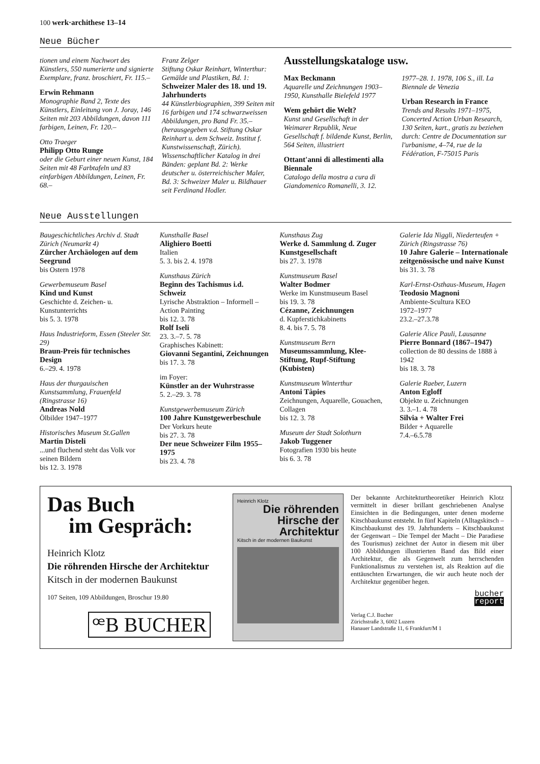100 werk·archithese 13–14
Neue Bücher
tionen und einem Nachwort des Künstlers, 550 numerierte und signierte Exemplare, franz. broschiert, Fr. 115.–
Erwin Rehmann
Monographie Band 2, Texte des Künstlers, Einleitung von J. Joray, 146 Seiten mit 203 Abbildungen, davon 111 farbigen, Leinen, Fr. 120.–
Otto Traeger
Philipp Otto Runge
oder die Geburt einer neuen Kunst, 184 Seiten mit 48 Farbtafeln und 83 einfarbigen Abbildungen, Leinen, Fr. 68.–
Franz Zelger
Stiftung Oskar Reinhart, Winterthur: Gemälde und Plastiken, Bd. 1:
Schweizer Maler des 18. und 19. Jahrhunderts
44 Künstlerbiographien, 399 Seiten mit 16 farbigen und 174 schwarzweissen Abbildungen, pro Band Fr. 35.– (herausgegeben v.d. Stiftung Oskar Reinhart u. dem Schweiz. Institut f. Kunstwissenschaft, Zürich). Wissenschaftlicher Katalog in drei Bänden: geplant Bd. 2: Werke deutscher u. österreichischer Maler, Bd. 3: Schweizer Maler u. Bildhauer seit Ferdinand Hodler.
Ausstellungskataloge usw.
Max Beckmann
Aquarelle und Zeichnungen 1903–1950, Kunsthalle Bielefeld 1977
Wem gehört die Welt?
Kunst und Gesellschaft in der Weimarer Republik, Neue Gesellschaft f. bildende Kunst, Berlin, 564 Seiten, illustriert
Ottant'anni di allestimenti alla Biennale
Catalogo della mostra a cura di Giandomenico Romanelli, 3. 12.
1977–28. 1. 1978, 106 S., ill. La Biennale de Venezia
Urban Research in France
Trends and Results 1971–1975, Concerted Action Urban Research, 130 Seiten, kart., gratis zu beziehen durch: Centre de Documentation sur l'urbanisme, 4–74, rue de la Fédération, F-75015 Paris
Neue Ausstellungen
Baugeschichtliches Archiv d. Stadt Zürich (Neumarkt 4)
Zürcher Archäologen auf dem Seegrund
bis Ostern 1978
Gewerbemuseum Basel
Kind und Kunst
Geschichte d. Zeichen- u. Kunstunterrichts
bis 5. 3. 1978
Haus Industrieform, Essen (Steeler Str. 29)
Braun-Preis für technisches Design
6.–29. 4. 1978
Haus der thurgauischen Kunstsammlung, Frauenfeld (Ringstrasse 16)
Andreas Nold
Ölbilder 1947–1977
Historisches Museum St.Gallen
Martin Disteli...und fluchend steht das Volk vor seinen Bildern
bis 12. 3. 1978
Kunsthalle Basel
Alighiero Boetti
Italien
5. 3. bis 2. 4. 1978
Kunsthaus Zürich
Beginn des Tachismus i.d. Schweiz
Lyrische Abstraktion – Informell – Action Painting
bis 12. 3. 78
Rolf Iseli
23. 3.–7. 5. 78
Graphisches Kabinett:
Giovanni Segantini, Zeichnungen
bis 17. 3. 78
im Foyer:
Künstler an der Wuhrstrasse
5. 2.–29. 3. 78
Kunstgewerbemuseum Zürich
100 Jahre Kunstgewerbeschule
Der Vorkurs heute
bis 27. 3. 78
Der neue Schweizer Film 1955–1975
bis 23. 4. 78
Kunsthaus Zug
Werke d. Sammlung d. Zuger Kunstgesellschaft
bis 27. 3. 1978
Kunstmuseum Basel
Walter Bodmer
Werke im Kunstmuseum Basel
bis 19. 3. 78
Cézanne, Zeichnungen
d. Kupferstichkabinetts
8. 4. bis 7. 5. 78
Kunstmuseum Bern
Museumssammlung, Klee-Stiftung, Rupf-Stiftung (Kubisten)
Kunstmuseum Winterthur
Antoni Tàpies
Zeichnungen, Aquarelle, Gouachen, Collagen
bis 12. 3. 78
Museum der Stadt Solothurn
Jakob Tuggener
Fotografien 1930 bis heute
bis 6. 3. 78
Galerie Ida Niggli, Niederteufen + Zürich (Ringstrasse 76)
10 Jahre Galerie – Internationale zeitgenössische und naive Kunst
bis 31. 3. 78
Karl-Ernst-Osthaus-Museum, Hagen
Teodosio Magnoni
Ambiente-Scultura KEO
1972–1977
23.2.–27.3.78
Galerie Alice Pauli, Lausanne
Pierre Bonnard (1867–1947)
collection de 80 dessins de 1888 à 1942
bis 18. 3. 78
Galerie Raeber, Luzern
Anton Egloff
Objekte u. Zeichnungen
3. 3.–1. 4. 78
Silvia + Walter Frei
Bilder + Aquarelle
7.4.–6.5.78
Das Buch
im Gespräch:
Heinrich Klotz
Die röhrenden Hirsche der Architektur
Kitsch in der modernen Baukunst
107 Seiten, 109 Abbildungen, Broschur 19.80
ꟹB BUCHER
Heinrich Klotz
Die röhrenden Hirsche der Architektur
Kitsch in der modernen Baukunst
Der bekannte Architekturtheoretiker Heinrich Klotz vermittelt in dieser brillant geschriebenen Analyse Einsichten in die Bedingungen, unter denen moderne Kitschbaukunst entsteht. In fünf Kapiteln (Alltagskitsch – Kitschbaukunst des 19. Jahrhunderts – Kitschbaukunst der Gegenwart – Die Tempel der Macht – Die Paradiese des Tourismus) zeichnet der Autor in diesem mit über 100 Abbildungen illustrierten Band das Bild einer Architektur, die als Gegenwelt zum herrschenden Funktionalismus zu verstehen ist, als Reaktion auf die enttäuschten Erwartungen, die wir auch heute noch der Architektur gegenüber hegen.
bucher
report
Verlag C.J. Bucher
Zürichstraße 3, 6002 Luzern
Hanauer Landstraße 11, 6 Frankfurt/M 1